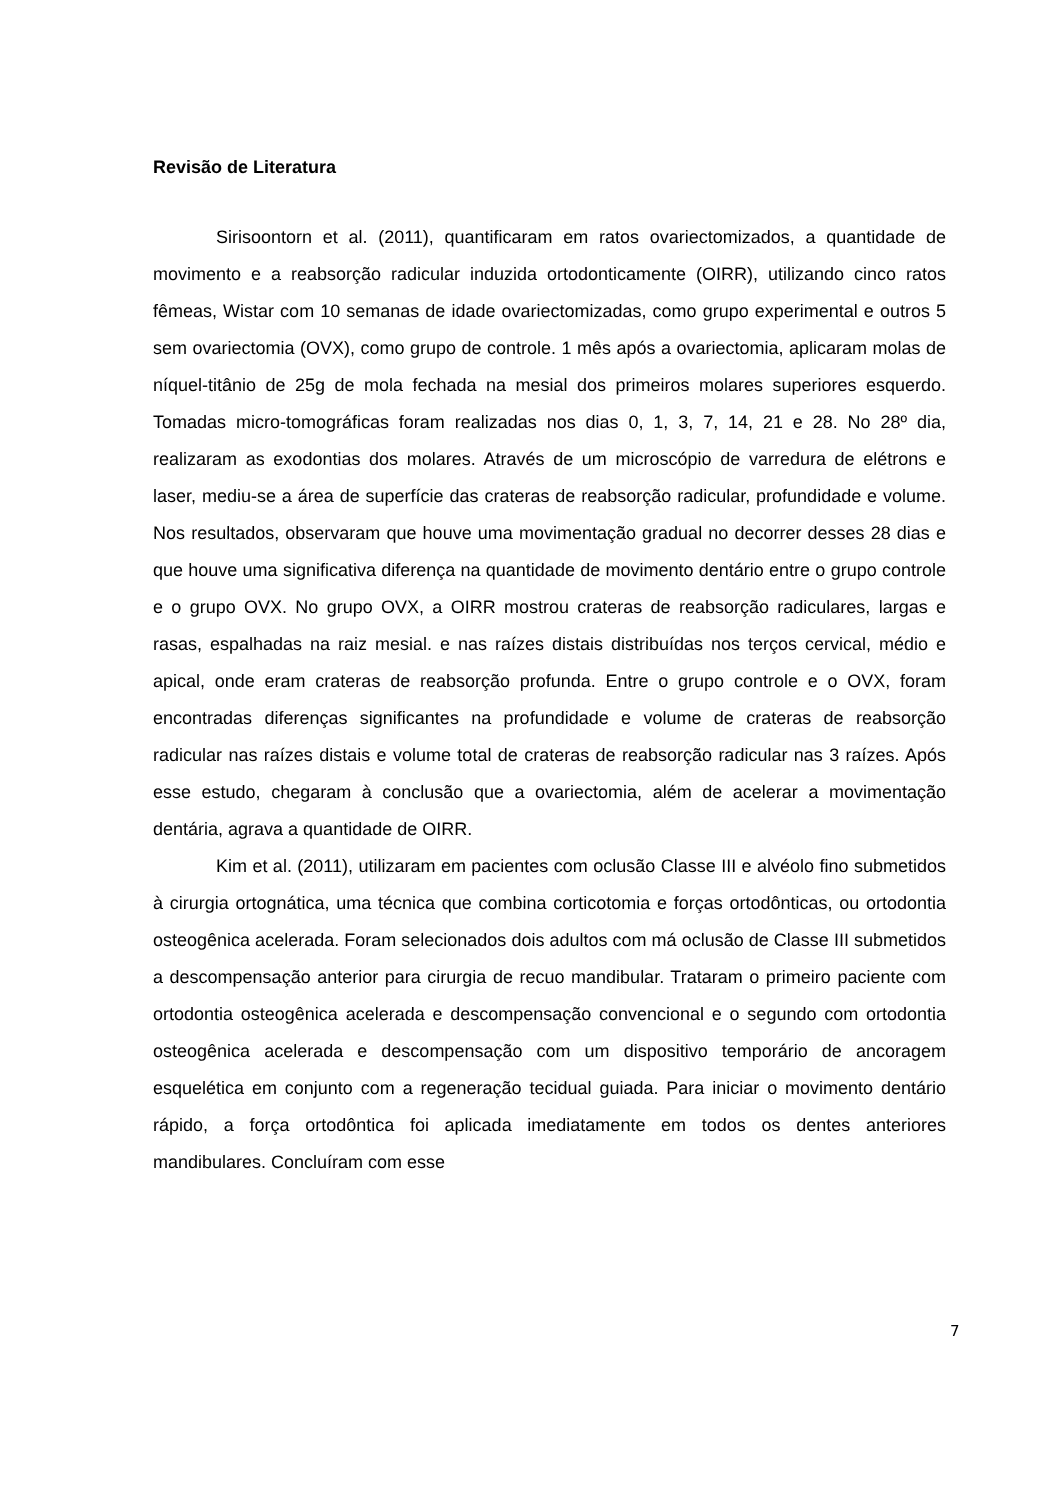Revisão de Literatura
Sirisoontorn et al. (2011), quantificaram em ratos ovariectomizados, a quantidade de movimento e a reabsorção radicular induzida ortodonticamente (OIRR), utilizando cinco ratos fêmeas, Wistar com 10 semanas de idade ovariectomizadas, como grupo experimental e outros 5 sem ovariectomia (OVX), como grupo de controle. 1 mês após a ovariectomia, aplicaram molas de níquel-titânio de 25g de mola fechada na mesial dos primeiros molares superiores esquerdo. Tomadas micro-tomográficas foram realizadas nos dias 0, 1, 3, 7, 14, 21 e 28. No 28º dia, realizaram as exodontias dos molares. Através de um microscópio de varredura de elétrons e laser, mediu-se a área de superfície das crateras de reabsorção radicular, profundidade e volume. Nos resultados, observaram que houve uma movimentação gradual no decorrer desses 28 dias e que houve uma significativa diferença na quantidade de movimento dentário entre o grupo controle e o grupo OVX. No grupo OVX, a OIRR mostrou crateras de reabsorção radiculares, largas e rasas, espalhadas na raiz mesial. e nas raízes distais distribuídas nos terços cervical, médio e apical, onde eram crateras de reabsorção profunda. Entre o grupo controle e o OVX, foram encontradas diferenças significantes na profundidade e volume de crateras de reabsorção radicular nas raízes distais e volume total de crateras de reabsorção radicular nas 3 raízes. Após esse estudo, chegaram à conclusão que a ovariectomia, além de acelerar a movimentação dentária, agrava a quantidade de OIRR.
Kim et al. (2011), utilizaram em pacientes com oclusão Classe III e alvéolo fino submetidos à cirurgia ortognática, uma técnica que combina corticotomia e forças ortodônticas, ou ortodontia osteogênica acelerada. Foram selecionados dois adultos com má oclusão de Classe III submetidos a descompensação anterior para cirurgia de recuo mandibular. Trataram o primeiro paciente com ortodontia osteogênica acelerada e descompensação convencional e o segundo com ortodontia osteogênica acelerada e descompensação com um dispositivo temporário de ancoragem esquelética em conjunto com a regeneração tecidual guiada. Para iniciar o movimento dentário rápido, a força ortodôntica foi aplicada imediatamente em todos os dentes anteriores mandibulares. Concluíram com esse
7